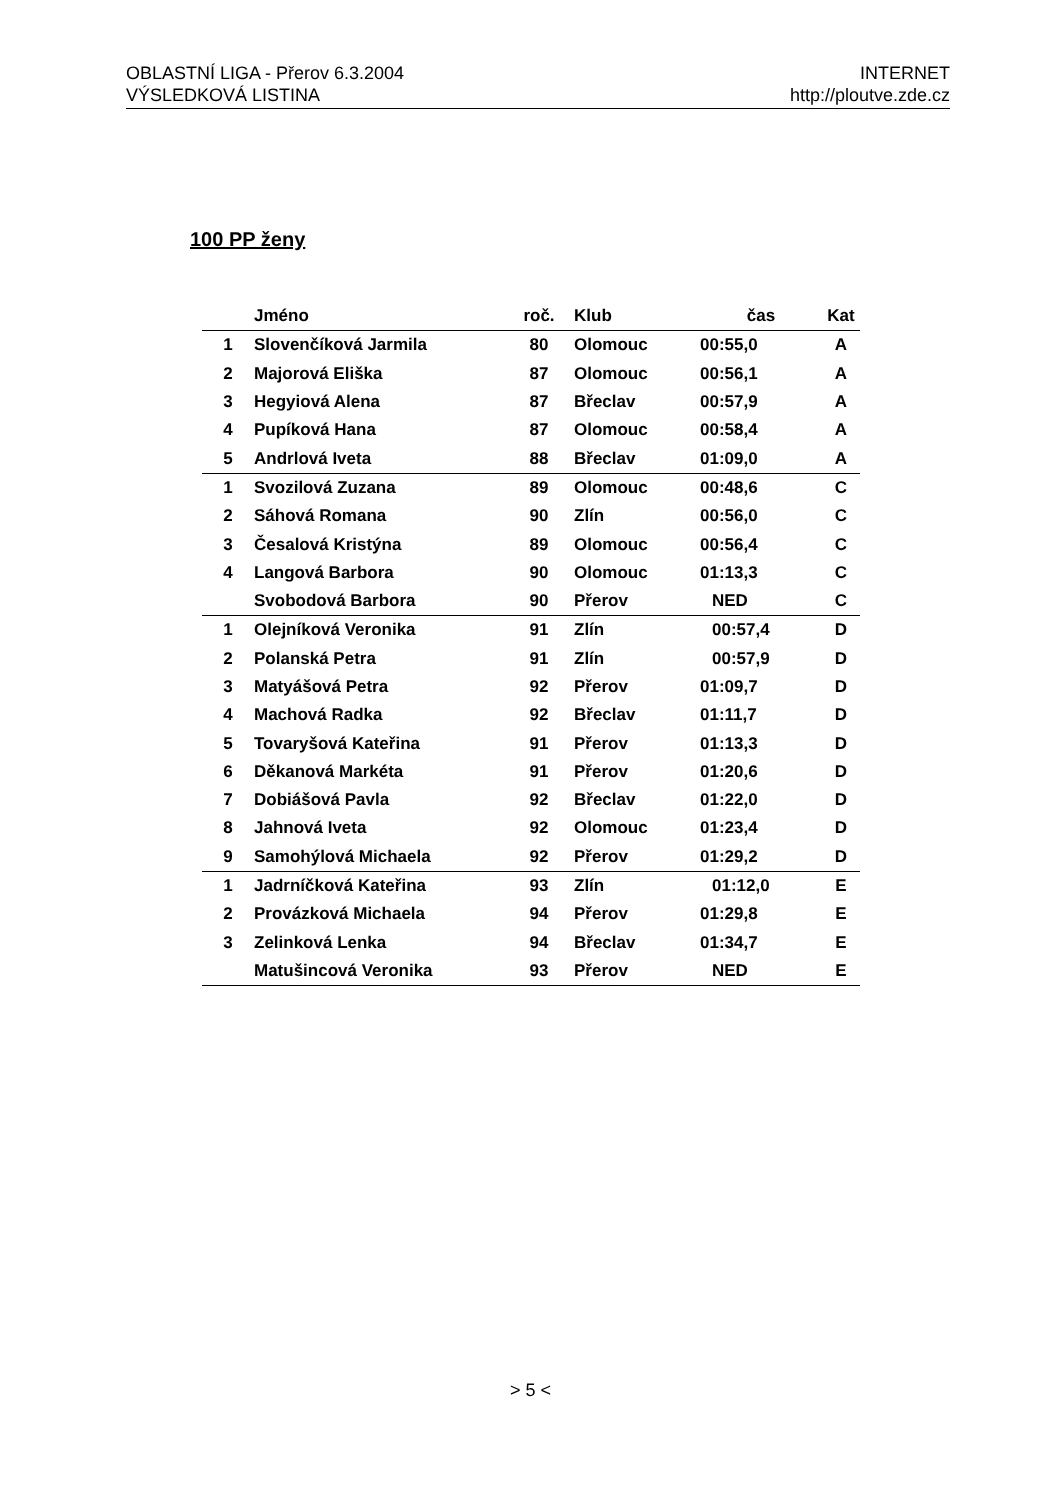OBLASTNÍ LIGA - Přerov 6.3.2004
VÝSLEDKOVÁ LISTINA
INTERNET
http://ploutve.zde.cz
100 PP ženy
| | Jméno | roč. | Klub | čas | Kat |
| --- | --- | --- | --- | --- | --- |
| 1 | Slovenčíková Jarmila | 80 | Olomouc | 00:55,0 | A |
| 2 | Majorová Eliška | 87 | Olomouc | 00:56,1 | A |
| 3 | Hegyiová Alena | 87 | Břeclav | 00:57,9 | A |
| 4 | Pupíková Hana | 87 | Olomouc | 00:58,4 | A |
| 5 | Andrlová Iveta | 88 | Břeclav | 01:09,0 | A |
| 1 | Svozilová Zuzana | 89 | Olomouc | 00:48,6 | C |
| 2 | Sáhová Romana | 90 | Zlín | 00:56,0 | C |
| 3 | Česalová Kristýna | 89 | Olomouc | 00:56,4 | C |
| 4 | Langová Barbora | 90 | Olomouc | 01:13,3 | C |
| | Svobodová Barbora | 90 | Přerov | NED | C |
| 1 | Olejníková Veronika | 91 | Zlín | 00:57,4 | D |
| 2 | Polanská Petra | 91 | Zlín | 00:57,9 | D |
| 3 | Matyášová Petra | 92 | Přerov | 01:09,7 | D |
| 4 | Machová Radka | 92 | Břeclav | 01:11,7 | D |
| 5 | Tovaryšová Kateřina | 91 | Přerov | 01:13,3 | D |
| 6 | Děkanová Markéta | 91 | Přerov | 01:20,6 | D |
| 7 | Dobiášová Pavla | 92 | Břeclav | 01:22,0 | D |
| 8 | Jahnová Iveta | 92 | Olomouc | 01:23,4 | D |
| 9 | Samohýlová Michaela | 92 | Přerov | 01:29,2 | D |
| 1 | Jadrníčková Kateřina | 93 | Zlín | 01:12,0 | E |
| 2 | Provázková Michaela | 94 | Přerov | 01:29,8 | E |
| 3 | Zelinková Lenka | 94 | Břeclav | 01:34,7 | E |
| | Matušincová Veronika | 93 | Přerov | NED | E |
> 5 <